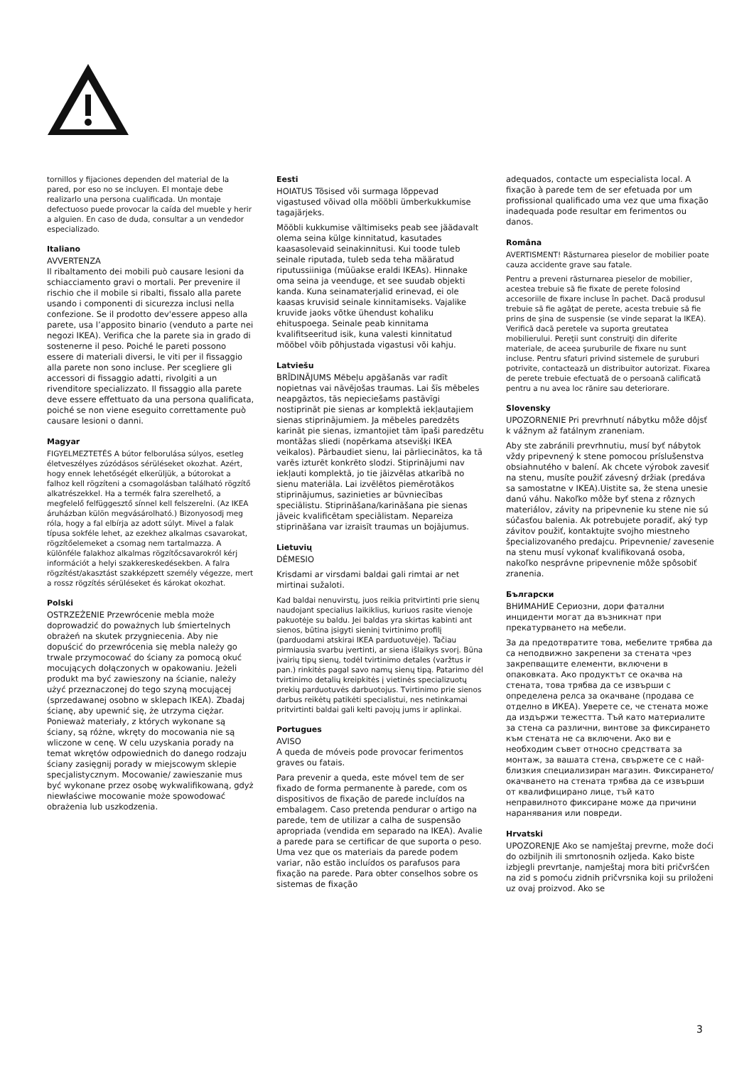tornillos y fijaciones dependen del material de la pared, por eso no se incluyen. El montaje debe realizarlo una persona cualificada. Un montaje defectuoso puede provocar la caída del mueble y herir a alguien. En caso de duda, consultar a un vendedor especializado.
Italiano
AVVERTENZA
Il ribaltamento dei mobili può causare lesioni da schiacciamento gravi o mortali. Per prevenire il rischio che il mobile si ribalti, fissalo alla parete usando i componenti di sicurezza inclusi nella confezione. Se il prodotto dev'essere appeso alla parete, usa l’apposito binario (venduto a parte nei negozi IKEA). Verifica che la parete sia in grado di sostenerne il peso. Poiché le pareti possono essere di materiali diversi, le viti per il fissaggio alla parete non sono incluse. Per scegliere gli accessori di fissaggio adatti, rivolgiti a un rivenditore specializzato. Il fissaggio alla parete deve essere effettuato da una persona qualificata, poiché se non viene eseguito correttamente può causare lesioni o danni.
Magyar
FIGYELMEZTETÉS A bútor felborulása súlyos, esetleg életveszélyes zúzódásos sérüléseket okozhat. Azért, hogy ennek lehetőségét elkerüljük, a bútorokat a falhoz kell rögzíteni a csomagolásban található rögzítő alkatrészekkel. Ha a termék falra szerelhető, a megfelelő felfüggesztő sínnel kell felszerelni. (Az IKEA áruházban külön megvásárolható.) Bizonyosodj meg róla, hogy a fal elbírja az adott súlyt. Mivel a falak típusa sokféle lehet, az ezekhez alkalmas csavarokat, rögzítőelemeket a csomag nem tartalmazza. A különféle falakhoz alkalmas rögzítőcsavarokról kérj információt a helyi szakkereskedésekben. A falra rögzítést/akasztást szakképzett személy végezze, mert a rossz rögzítés sérüléseket és károkat okozhat.
Polski
OSTRZEŻENIE Przewrócenie mebla może doprowadzić do poważnych lub śmiertelnych obrażeń na skutek przygniecenia. Aby nie dopuścić do przewrócenia się mebla należy go trwale przymocować do ściany za pomocą okuć mocujących dołączonych w opakowaniu. Jeżeli produkt ma być zawieszony na ścianie, należy użyć przeznaczonej do tego szyną mocującej (sprzedawanej osobno w sklepach IKEA). Zbadaj ścianę, aby upewnić się, że utrzyma ciężar. Ponieważ materiały, z których wykonane są ściany, są różne, wkręty do mocowania nie są wliczone w cenę. W celu uzyskania porady na temat wkrętów odpowiednich do danego rodzaju ściany zasięgnij porady w miejscowym sklepie specjalistycznym. Mocowanie/ zawieszanie mus być wykonane przez osobę wykwalifikowaną, gdyż niewłaściwe mocowanie może spowodować obrażenia lub uszkodzenia.
Eesti
HOIATUS Tõsised või surmaga lõppevad vigastused võivad olla mööbli ümberkukkumise tagajärjeks.
Mööbli kukkumise vältimiseks peab see jäädavalt olema seina külge kinnitatud, kasutades kaasasolevaid seinakinnitusi. Kui toode tuleb seinale riputada, tuleb seda teha määratud riputussiiniga (müüakse eraldi IKEAs). Hinnake oma seina ja veenduge, et see suudab objekti kanda. Kuna seinamaterjalid erinevad, ei ole kaasas kruvisid seinale kinnitamiseks. Vajalike kruvide jaoks võtke ühendust kohaliku ehituspoega. Seinale peab kinnitama kvalifitseeritud isik, kuna valesti kinnitatud mööbel võib põhjustada vigastusi või kahju.
Latviešu
BRĪDINĀJUMS Mēbeļu apgāšanās var radīt nopietnas vai nāvējošas traumas. Lai šīs mēbeles neapgāztos, tās nepieciešams pastāvīgi nostiprināt pie sienas ar komplektā iekļautajiem sienas stiprinājumiem. Ja mēbeles paredzēts karināt pie sienas, izmantojiet tām īpaši paredzētu montāžas sliedi (nopērkama atsevišķi IKEA veikalos). Pārbaudiet sienu, lai pārliecinātos, ka tā varēs izturēt konkrēto slodzi. Stiprinājumi nav iekļauti komplektā, jo tie jāizvēlas atkarībā no sienu materiāla. Lai izvēlētos piemērotākos stiprinājumus, sazinieties ar būvniecības speciālistu. Stiprināšana/karināšana pie sienas jāveic kvalificētam speciālistam. Nepareiza stiprināšana var izraisīt traumas un bojājumus.
Lietuvių
DĖMESIO
Krisdami ar virsdami baldai gali rimtai ar net mirtinai sužaloti.
Kad baldai nenuvirstų, juos reikia pritvirtinti prie sienų naudojant specialius laikiklius, kuriuos rasite vienoje pakuotėje su baldu. Jei baldas yra skirtas kabinti ant sienos, būtina įsigyti sieninį tvirtinimo profilį (parduodami atskirai IKEA parduotuvėje). Tačiau pirmiausia svarbu įvertinti, ar siena išlaikys svorį. Būna įvairių tipų sienų, todėl tvirtinimo detales (varžtus ir pan.) rinkitės pagal savo namų sienų tipą. Patarimo dėl tvirtinimo detalių kreipkitės į vietinės specializuotų prekių parduotuvės darbuotojus. Tvirtinimo prie sienos darbus reikėtų patikėti specialistui, nes netinkamai pritvirtinti baldai gali kelti pavojų jums ir aplinkai.
Portugues
AVISO
A queda de móveis pode provocar ferimentos graves ou fatais.
Para prevenir a queda, este móvel tem de ser fixado de forma permanente à parede, com os dispositivos de fixação de parede incluídos na embalagem. Caso pretenda pendurar o artigo na parede, tem de utilizar a calha de suspensão apropriada (vendida em separado na IKEA). Avalie a parede para se certificar de que suporta o peso. Uma vez que os materiais da parede podem variar, não estão incluídos os parafusos para fixação na parede. Para obter conselhos sobre os sistemas de fixação
adequados, contacte um especialista local. A fixação à parede tem de ser efetuada por um profissional qualificado uma vez que uma fixação inadequada pode resultar em ferimentos ou danos.
Româna
AVERTISMENT! Răsturnarea pieselor de mobilier poate cauza accidente grave sau fatale.
Pentru a preveni răsturnarea pieselor de mobilier, acestea trebuie să fie fixate de perete folosind accesoriile de fixare incluse în pachet. Dacă produsul trebuie să fie agăţat de perete, acesta trebuie să fie prins de şina de suspensie (se vinde separat la IKEA). Verifică dacă peretele va suporta greutatea mobilierului. Pereţii sunt construiţi din diferite materiale, de aceea şuruburile de fixare nu sunt incluse. Pentru sfaturi privind sistemele de şuruburi potrivite, contactează un distribuitor autorizat. Fixarea de perete trebuie efectuată de o persoană calificată pentru a nu avea loc rănire sau deteriorare.
Slovensky
UPOZORNENIE Pri prevrhnutí nábytku môže dôjsť k vážnym až fatálnym zraneniam.
Aby ste zabránili prevrhnutiu, musí byť nábytok vždy pripevnený k stene pomocou príslušenstva obsiahnutého v balení. Ak chcete výrobok zavesiť na stenu, musíte použiť závesný držiak (predáva sa samostatne v IKEA).Uistite sa, že stena unesie danú váhu. Nakoľko môže byť stena z rôznych materiálov, závity na pripevnenie ku stene nie sú súčasťou balenia. Ak potrebujete poradiť, aký typ závitov použiť, kontaktujte svojho miestneho špecializovaného predajcu. Pripevnenie/ zavesenie na stenu musí vykonať kvalifikovaná osoba, nakoľko nesprávne pripevnenie môže spôsobiť zranenia.
Български
ВНИМАНИЕ Сериозни, дори фатални инциденти могат да възникнат при прекатурването на мебели.
За да предотвратите това, мебелите трябва да са неподвижно закрепени за стената чрез закрепващите елементи, включени в опаковката. Ако продуктът се окачва на стената, това трябва да се извърши с определена релса за окачване (продава се отделно в ИКЕА). Уверете се, че стената може да издържи тежестта. Тъй като материалите за стена са различни, винтове за фиксирането към стената не са включени. Ако ви е необходим съвет относно средствата за монтаж, за вашата стена, свържете се с най-близкия специализиран магазин. Фиксирането/ окачването на стената трябва да се извърши от квалифицирано лице, тъй като неправилното фиксиране може да причини наранявания или повреди.
Hrvatski
UPOZORENJE Ako se namještaj prevrne, može doći do ozbiljnih ili smrtonosnih ozljeda. Kako biste izbjegli prevrtanje, namještaj mora biti pričvršćen na zid s pomoću zidnih pričvrsnika koji su priloženi uz ovaj proizvod. Ako se
3